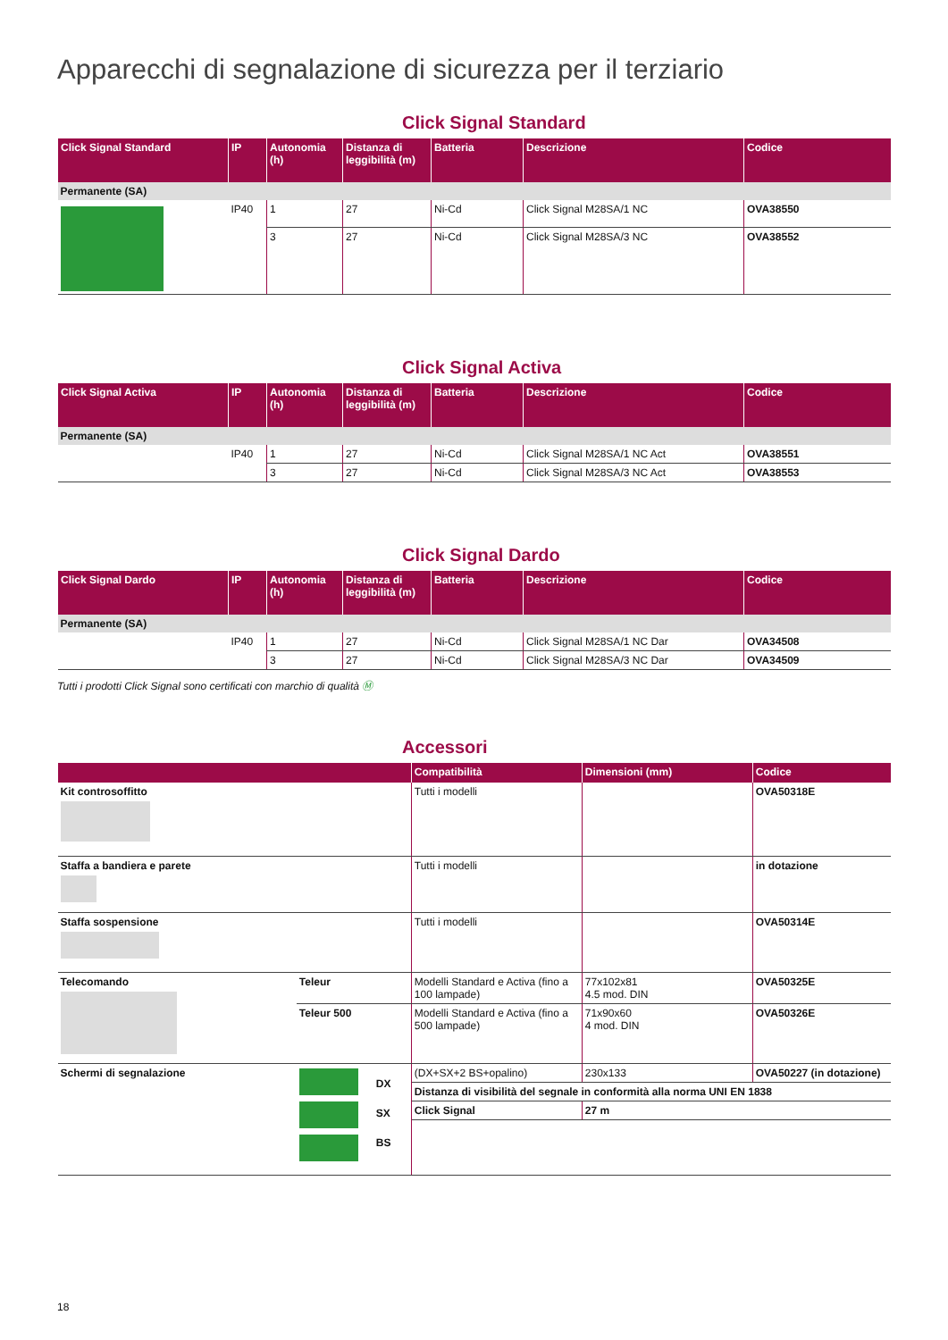Apparecchi di segnalazione di sicurezza per il terziario
Click Signal Standard
| Click Signal Standard | IP | Autonomia (h) | Distanza di leggibilità (m) | Batteria | Descrizione | Codice |
| --- | --- | --- | --- | --- | --- | --- |
| Permanente (SA) | | | | | | |
| | IP40 | 1 | 27 | Ni-Cd | Click Signal M28SA/1 NC | OVA38550 |
| | | 3 | 27 | Ni-Cd | Click Signal M28SA/3 NC | OVA38552 |
Click Signal Activa
| Click Signal Activa | IP | Autonomia (h) | Distanza di leggibilità (m) | Batteria | Descrizione | Codice |
| --- | --- | --- | --- | --- | --- | --- |
| Permanente (SA) | | | | | | |
| | IP40 | 1 | 27 | Ni-Cd | Click Signal M28SA/1 NC Act | OVA38551 |
| | | 3 | 27 | Ni-Cd | Click Signal M28SA/3 NC Act | OVA38553 |
Click Signal Dardo
| Click Signal Dardo | IP | Autonomia (h) | Distanza di leggibilità (m) | Batteria | Descrizione | Codice |
| --- | --- | --- | --- | --- | --- | --- |
| Permanente (SA) | | | | | | |
| | IP40 | 1 | 27 | Ni-Cd | Click Signal M28SA/1 NC Dar | OVA34508 |
| | | 3 | 27 | Ni-Cd | Click Signal M28SA/3 NC Dar | OVA34509 |
Tutti i prodotti Click Signal sono certificati con marchio di qualità Ⓜ
Accessori
| | | | Compatibilità | Dimensioni (mm) | Codice |
| --- | --- | --- | --- | --- | --- |
| Kit controsoffitto | | | Tutti i modelli | | OVA50318E |
| Staffa a bandiera e parete | | | Tutti i modelli | | in dotazione |
| Staffa sospensione | | | Tutti i modelli | | OVA50314E |
| Telecomando | Teleur | | Modelli Standard e Activa (fino a 100 lampade) | 77x102x81 4.5 mod. DIN | OVA50325E |
| | Teleur 500 | | Modelli Standard e Activa (fino a 500 lampade) | 71x90x60 4 mod. DIN | OVA50326E |
| Schermi di segnalazione | | DX SX BS | / (DX+SX+2 BS+opalino) / 230x133 / OVA50227 (in dotazione) / / Distanza di visibilità del segnale in conformità alla norma UNI EN 1838 / / / / Click Signal / 27 m / / | | |
18